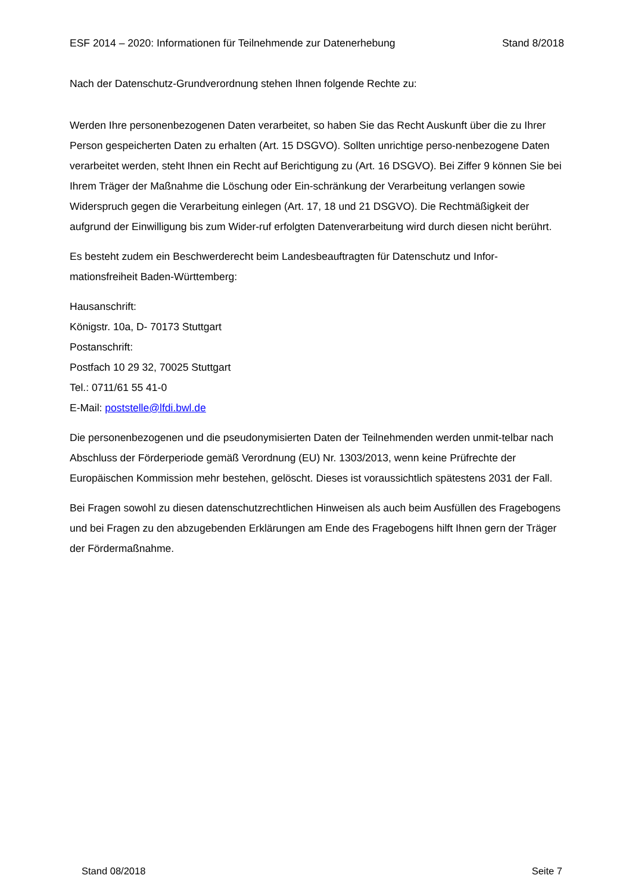ESF 2014 – 2020: Informationen für Teilnehmende zur Datenerhebung Stand 8/2018
Nach der Datenschutz-Grundverordnung stehen Ihnen folgende Rechte zu:
Werden Ihre personenbezogenen Daten verarbeitet, so haben Sie das Recht Auskunft über die zu Ihrer Person gespeicherten Daten zu erhalten (Art. 15 DSGVO). Sollten unrichtige perso-nenbezogene Daten verarbeitet werden, steht Ihnen ein Recht auf Berichtigung zu (Art. 16 DSGVO). Bei Ziffer 9 können Sie bei Ihrem Träger der Maßnahme die Löschung oder Ein-schränkung der Verarbeitung verlangen sowie Widerspruch gegen die Verarbeitung einlegen (Art. 17, 18 und 21 DSGVO). Die Rechtmäßigkeit der aufgrund der Einwilligung bis zum Wider-ruf erfolgten Datenverarbeitung wird durch diesen nicht berührt.
Es besteht zudem ein Beschwerderecht beim Landesbeauftragten für Datenschutz und Infor-mationsfreiheit Baden-Württemberg:
Hausanschrift:
Königstr. 10a, D- 70173 Stuttgart
Postanschrift:
Postfach 10 29 32, 70025 Stuttgart
Tel.: 0711/61 55 41-0
E-Mail: poststelle@lfdi.bwl.de
Die personenbezogenen und die pseudonymisierten Daten der Teilnehmenden werden unmit-telbar nach Abschluss der Förderperiode gemäß Verordnung (EU) Nr. 1303/2013, wenn keine Prüfrechte der Europäischen Kommission mehr bestehen, gelöscht. Dieses ist voraussichtlich spätestens 2031 der Fall.
Bei Fragen sowohl zu diesen datenschutzrechtlichen Hinweisen als auch beim Ausfüllen des Fragebogens und bei Fragen zu den abzugebenden Erklärungen am Ende des Fragebogens hilft Ihnen gern der Träger der Fördermaßnahme.
Stand 08/2018 Seite 7